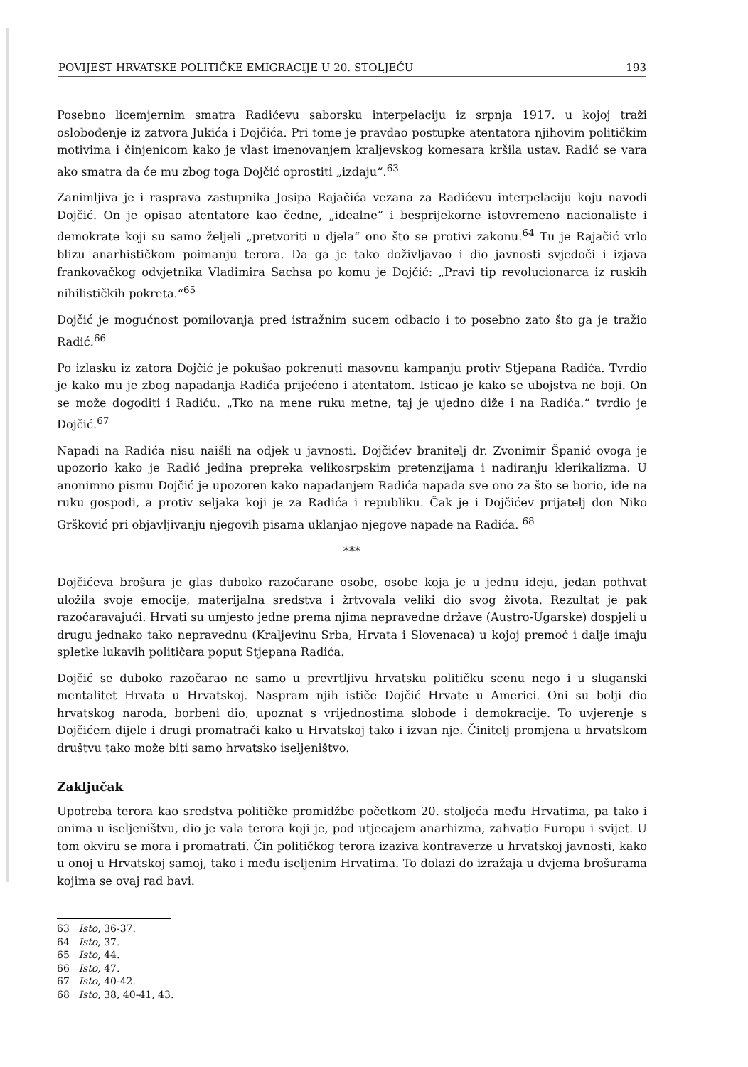POVIJEST HRVATSKE POLITIČKE EMIGRACIJE U 20. STOLJEĆU 193
Posebno licemjernim smatra Radićevu saborsku interpelaciju iz srpnja 1917. u kojoj traži oslobođenje iz zatvora Jukića i Dojčića. Pri tome je pravdao postupke atentatora njihovim političkim motivima i činjenicom kako je vlast imenovanjem kraljevskog komesara kršila ustav. Radić se vara ako smatra da će mu zbog toga Dojčić oprostiti „izdaju“.<sup>63</sup>
Zanimljiva je i rasprava zastupnika Josipa Rajačića vezana za Radićevu interpelaciju koju navodi Dojčić. On je opisao atentatore kao čedne, „idealne“ i besprijekorne istovremeno nacionaliste i demokrate koji su samo željeli „pretvoriti u djela“ ono što se protivi zakonu.<sup>64</sup> Tu je Rajačić vrlo blizu anarhističkom poimanju terora. Da ga je tako doživljavao i dio javnosti svjedoči i izjava frankovačkog odvjetnika Vladimira Sachsa po komu je Dojčić: „Pravi tip revolucionarca iz ruskih nihilističkih pokreta.“<sup>65</sup>
Dojčić je mogućnost pomilovanja pred istražnim sucem odbacio i to posebno zato što ga je tražio Radić.<sup>66</sup>
Po izlasku iz zatora Dojčić je pokušao pokrenuti masovnu kampanju protiv Stjepana Radića. Tvrdio je kako mu je zbog napadanja Radića prijećeno i atentatom. Isticao je kako se ubojstva ne boji. On se može dogoditi i Radiću. „Tko na mene ruku metne, taj je ujedno diže i na Radića.“ tvrdio je Dojčić.<sup>67</sup>
Napadi na Radića nisu naišli na odjek u javnosti. Dojčićev branitelj dr. Zvonimir Španić ovoga je upozorio kako je Radić jedina prepreka velikosrpskim pretenzijama i nadiranju klerikalizma. U anonimno pismu Dojčić je upozoren kako napadanjem Radića napada sve ono za što se borio, ide na ruku gospodi, a protiv seljaka koji je za Radića i republiku. Čak je i Dojčićev prijatelj don Niko Gršković pri objavljivanju njegovih pisama uklanjao njegove napade na Radića. <sup>68</sup>
***
Dojčićeva brošura je glas duboko razočarane osobe, osobe koja je u jednu ideju, jedan pothvat uložila svoje emocije, materijalna sredstva i žrtvovala veliki dio svog života. Rezultat je pak razočaravajući. Hrvati su umjesto jedne prema njima nepravedne države (Austro-Ugarske) dospjeli u drugu jednako tako nepravednu (Kraljevinu Srba, Hrvata i Slovenaca) u kojoj premoć i dalje imaju spletke lukavih političara poput Stjepana Radića.
Dojčić se duboko razočarao ne samo u prevrtljivu hrvatsku političku scenu nego i u sluganski mentalitet Hrvata u Hrvatskoj. Naspram njih ističe Dojčić Hrvate u Americi. Oni su bolji dio hrvatskog naroda, borbeni dio, upoznat s vrijednostima slobode i demokracije. To uvjerenje s Dojčićem dijele i drugi promatrači kako u Hrvatskoj tako i izvan nje. Činitelj promjena u hrvatskom društvu tako može biti samo hrvatsko iseljeništvo.
Zaključak
Upotreba terora kao sredstva političke promidžbe početkom 20. stoljeća među Hrvatima, pa tako i onima u iseljeništvu, dio je vala terora koji je, pod utjecajem anarhizma, zahvatio Europu i svijet. U tom okviru se mora i promatrati. Čin političkog terora izaziva kontraverze u hrvatskoj javnosti, kako u onoj u Hrvatskoj samoj, tako i među iseljenim Hrvatima. To dolazi do izražaja u dvjema brošurama kojima se ovaj rad bavi.
63 Isto, 36-37.
64 Isto, 37.
65 Isto, 44.
66 Isto, 47.
67 Isto, 40-42.
68 Isto, 38, 40-41, 43.